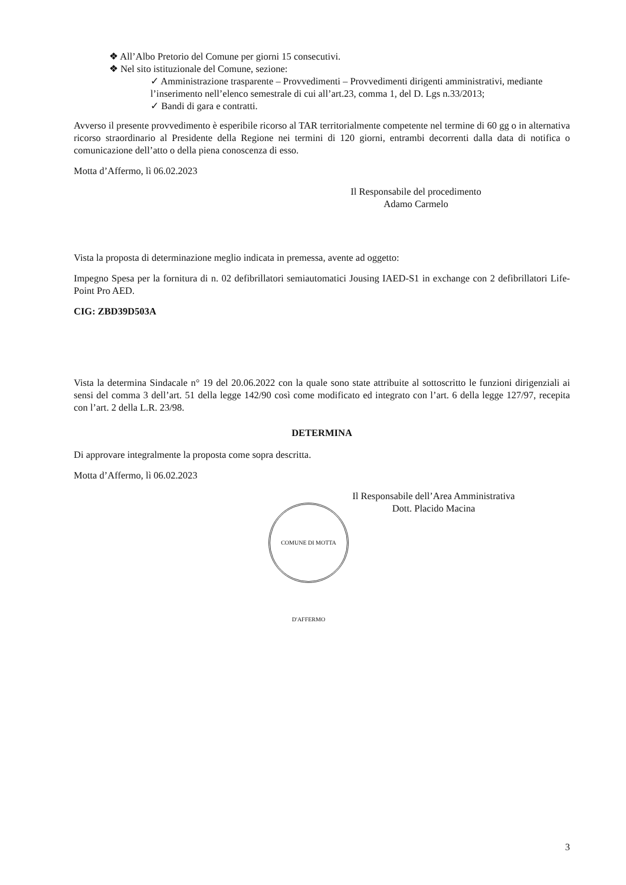❖ All’Albo Pretorio del Comune per giorni 15 consecutivi.
❖ Nel sito istituzionale del Comune, sezione:
✓ Amministrazione trasparente – Provvedimenti – Provvedimenti dirigenti amministrativi, mediante l’inserimento nell’elenco semestrale di cui all’art.23, comma 1, del D. Lgs n.33/2013;
✓ Bandi di gara e contratti.
Avverso il presente provvedimento è esperibile ricorso al TAR territorialmente competente nel termine di 60 gg o in alternativa ricorso straordinario al Presidente della Regione nei termini di 120 giorni, entrambi decorrenti dalla data di notifica o comunicazione dell’atto o della piena conoscenza di esso.
Motta d’Affermo, lì 06.02.2023
Il Responsabile del procedimento
Adamo Carmelo
Vista la proposta di determinazione meglio indicata in premessa, avente ad oggetto:
Impegno Spesa per la fornitura di n. 02 defibrillatori semiautomatici Jousing IAED-S1 in exchange con 2 defibrillatori Life-Point Pro AED.
CIG: ZBD39D503A
Vista la determina Sindacale n° 19 del 20.06.2022 con la quale sono state attribuite al sottoscritto le funzioni dirigenziali ai sensi del comma 3 dell’art. 51 della legge 142/90 così come modificato ed integrato con l’art. 6 della legge 127/97, recepita con l’art. 2 della L.R. 23/98.
DETERMINA
Di approvare integralmente la proposta come sopra descritta.
Motta d’Affermo, lì 06.02.2023
Il Responsabile dell’Area Amministrativa
Dott. Placido Macina
COMUNE DI MOTTA D'AFFERMO
3